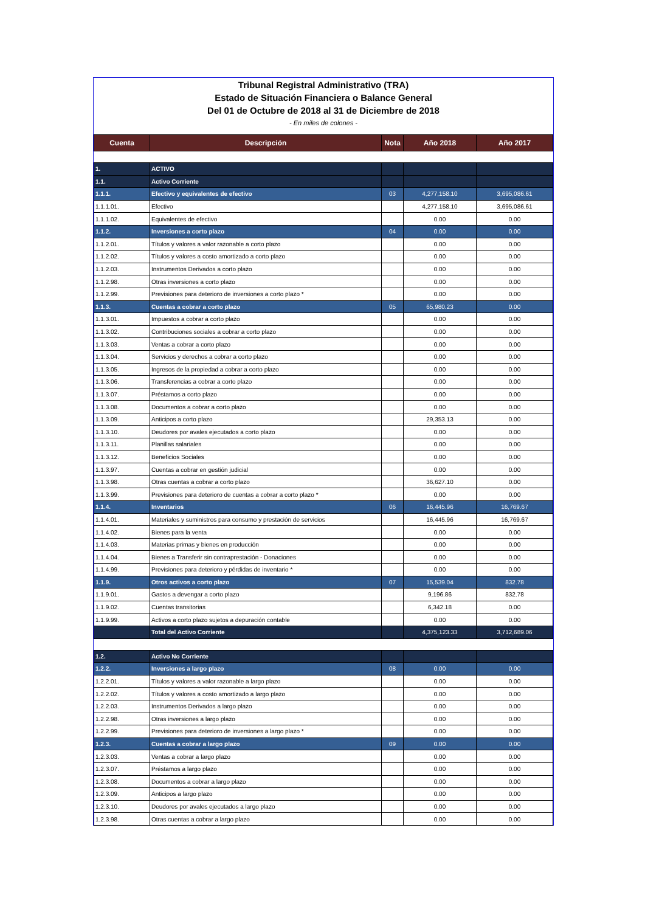Tribunal Registral Administrativo (TRA)
Estado de Situación Financiera o Balance General
Del 01 de Octubre de 2018 al 31 de Diciembre de 2018
- En miles de colones -
| Cuenta | Descripción | Nota | Año 2018 | Año 2017 |
| --- | --- | --- | --- | --- |
| 1. | ACTIVO | | | |
| 1.1. | Activo Corriente | | | |
| 1.1.1. | Efectivo y equivalentes de efectivo | 03 | 4,277,158.10 | 3,695,086.61 |
| 1.1.1.01. | Efectivo | | 4,277,158.10 | 3,695,086.61 |
| 1.1.1.02. | Equivalentes de efectivo | | 0.00 | 0.00 |
| 1.1.2. | Inversiones a corto plazo | 04 | 0.00 | 0.00 |
| 1.1.2.01. | Títulos y valores a valor razonable a corto plazo | | 0.00 | 0.00 |
| 1.1.2.02. | Títulos y valores a costo amortizado a corto plazo | | 0.00 | 0.00 |
| 1.1.2.03. | Instrumentos Derivados a corto plazo | | 0.00 | 0.00 |
| 1.1.2.98. | Otras inversiones a corto plazo | | 0.00 | 0.00 |
| 1.1.2.99. | Previsiones para deterioro de inversiones a corto plazo * | | 0.00 | 0.00 |
| 1.1.3. | Cuentas a cobrar a corto plazo | 05 | 65,980.23 | 0.00 |
| 1.1.3.01. | Impuestos a cobrar a corto plazo | | 0.00 | 0.00 |
| 1.1.3.02. | Contribuciones sociales a cobrar a corto plazo | | 0.00 | 0.00 |
| 1.1.3.03. | Ventas a cobrar a corto plazo | | 0.00 | 0.00 |
| 1.1.3.04. | Servicios y derechos a cobrar a corto plazo | | 0.00 | 0.00 |
| 1.1.3.05. | Ingresos de la propiedad a cobrar a corto plazo | | 0.00 | 0.00 |
| 1.1.3.06. | Transferencias a cobrar a corto plazo | | 0.00 | 0.00 |
| 1.1.3.07. | Préstamos a corto plazo | | 0.00 | 0.00 |
| 1.1.3.08. | Documentos a cobrar a corto plazo | | 0.00 | 0.00 |
| 1.1.3.09. | Anticipos a corto plazo | | 29,353.13 | 0.00 |
| 1.1.3.10. | Deudores por avales ejecutados a corto plazo | | 0.00 | 0.00 |
| 1.1.3.11. | Planillas salariales | | 0.00 | 0.00 |
| 1.1.3.12. | Beneficios Sociales | | 0.00 | 0.00 |
| 1.1.3.97. | Cuentas a cobrar en gestión judicial | | 0.00 | 0.00 |
| 1.1.3.98. | Otras cuentas a cobrar a corto plazo | | 36,627.10 | 0.00 |
| 1.1.3.99. | Previsiones para deterioro de cuentas a cobrar a corto plazo * | | 0.00 | 0.00 |
| 1.1.4. | Inventarios | 06 | 16,445.96 | 16,769.67 |
| 1.1.4.01. | Materiales y suministros para consumo y prestación de servicios | | 16,445.96 | 16,769.67 |
| 1.1.4.02. | Bienes para la venta | | 0.00 | 0.00 |
| 1.1.4.03. | Materias primas y bienes en producción | | 0.00 | 0.00 |
| 1.1.4.04. | Bienes a Transferir sin contraprestación - Donaciones | | 0.00 | 0.00 |
| 1.1.4.99. | Previsiones para deterioro y pérdidas de inventario * | | 0.00 | 0.00 |
| 1.1.9. | Otros activos a corto plazo | 07 | 15,539.04 | 832.78 |
| 1.1.9.01. | Gastos a devengar a corto plazo | | 9,196.86 | 832.78 |
| 1.1.9.02. | Cuentas transitorias | | 6,342.18 | 0.00 |
| 1.1.9.99. | Activos a corto plazo sujetos a depuración contable | | 0.00 | 0.00 |
| | Total del Activo Corriente | | 4,375,123.33 | 3,712,689.06 |
| 1.2. | Activo No Corriente | | | |
| 1.2.2. | Inversiones a largo plazo | 08 | 0.00 | 0.00 |
| 1.2.2.01. | Títulos y valores a valor razonable a largo plazo | | 0.00 | 0.00 |
| 1.2.2.02. | Títulos y valores a costo amortizado a largo plazo | | 0.00 | 0.00 |
| 1.2.2.03. | Instrumentos Derivados a largo plazo | | 0.00 | 0.00 |
| 1.2.2.98. | Otras inversiones a largo plazo | | 0.00 | 0.00 |
| 1.2.2.99. | Previsiones para deterioro de inversiones a largo plazo * | | 0.00 | 0.00 |
| 1.2.3. | Cuentas a cobrar a largo plazo | 09 | 0.00 | 0.00 |
| 1.2.3.03. | Ventas a cobrar a largo plazo | | 0.00 | 0.00 |
| 1.2.3.07. | Préstamos a largo plazo | | 0.00 | 0.00 |
| 1.2.3.08. | Documentos a cobrar a largo plazo | | 0.00 | 0.00 |
| 1.2.3.09. | Anticipos a largo plazo | | 0.00 | 0.00 |
| 1.2.3.10. | Deudores por avales ejecutados a largo plazo | | 0.00 | 0.00 |
| 1.2.3.98. | Otras cuentas a cobrar a largo plazo | | 0.00 | 0.00 |